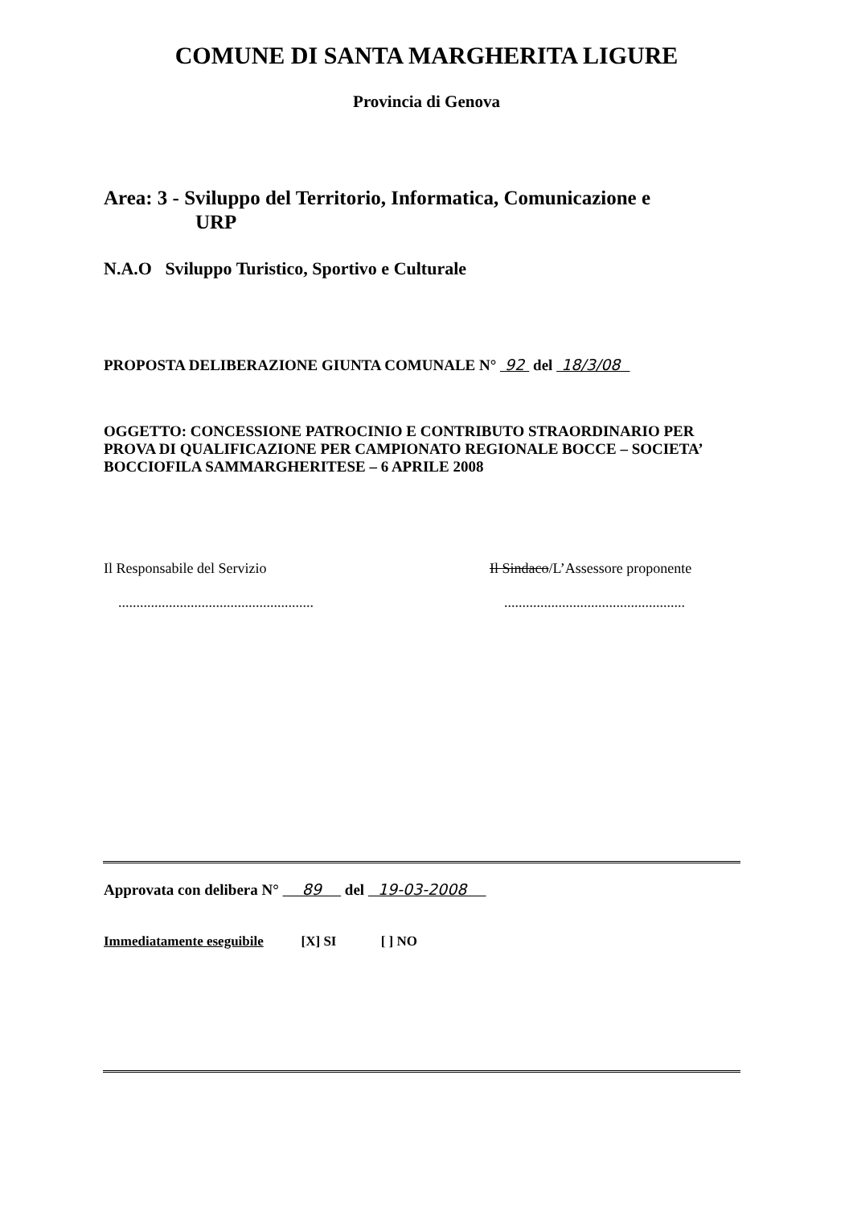COMUNE DI SANTA MARGHERITA LIGURE
Provincia di Genova
Area: 3 - Sviluppo del Territorio, Informatica, Comunicazione e
URP
N.A.O Sviluppo Turistico, Sportivo e Culturale
PROPOSTA DELIBERAZIONE GIUNTA COMUNALE N° 92 del 18/3/08
OGGETTO: CONCESSIONE PATROCINIO E CONTRIBUTO STRAORDINARIO PER PROVA DI QUALIFICAZIONE PER CAMPIONATO REGIONALE BOCCE – SOCIETA’ BOCCIOFILA SAMMARGHERITESE – 6 APRILE 2008
Il Responsabile del Servizio
......................................................
Il Sindaco/L’Assessore proponente
..................................................
Approvata con delibera N° 89 del 19-03-2008
Immediatamente eseguibile [X] SI [ ] NO